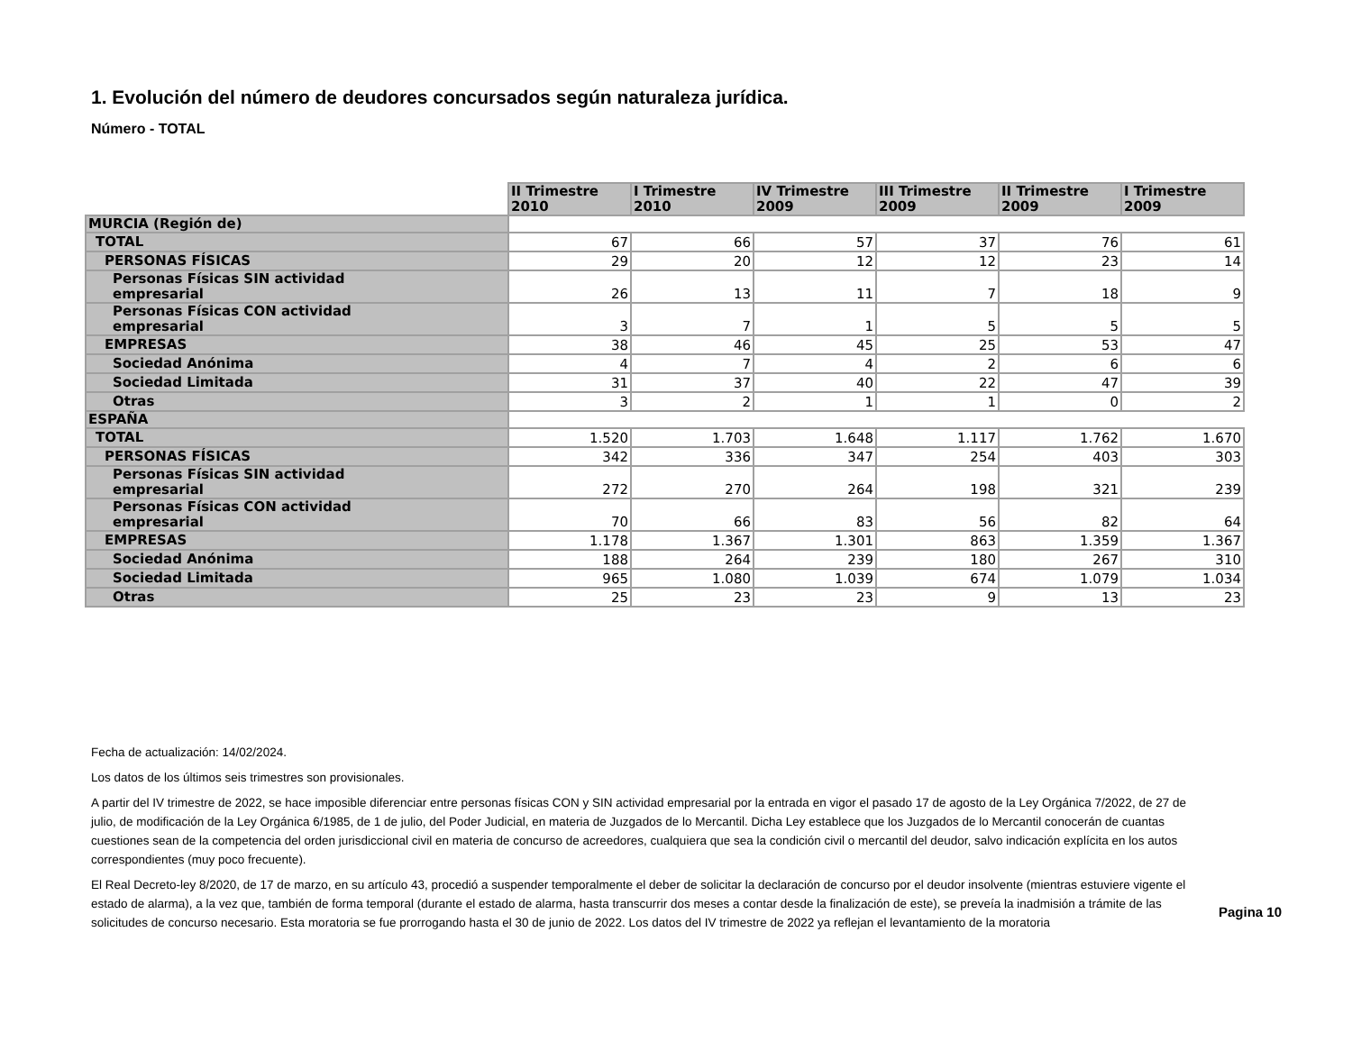1. Evolución del número de deudores concursados según naturaleza jurídica.
Número - TOTAL
| | II Trimestre 2010 | I Trimestre 2010 | IV Trimestre 2009 | III Trimestre 2009 | II Trimestre 2009 | I Trimestre 2009 |
| MURCIA (Región de) | | | | | | |
| TOTAL | 67 | 66 | 57 | 37 | 76 | 61 |
| PERSONAS FÍSICAS | 29 | 20 | 12 | 12 | 23 | 14 |
| Personas Físicas SIN actividad empresarial | 26 | 13 | 11 | 7 | 18 | 9 |
| Personas Físicas CON actividad empresarial | 3 | 7 | 1 | 5 | 5 | 5 |
| EMPRESAS | 38 | 46 | 45 | 25 | 53 | 47 |
| Sociedad Anónima | 4 | 7 | 4 | 2 | 6 | 6 |
| Sociedad Limitada | 31 | 37 | 40 | 22 | 47 | 39 |
| Otras | 3 | 2 | 1 | 1 | 0 | 2 |
| ESPAÑA | | | | | | |
| TOTAL | 1.520 | 1.703 | 1.648 | 1.117 | 1.762 | 1.670 |
| PERSONAS FÍSICAS | 342 | 336 | 347 | 254 | 403 | 303 |
| Personas Físicas SIN actividad empresarial | 272 | 270 | 264 | 198 | 321 | 239 |
| Personas Físicas CON actividad empresarial | 70 | 66 | 83 | 56 | 82 | 64 |
| EMPRESAS | 1.178 | 1.367 | 1.301 | 863 | 1.359 | 1.367 |
| Sociedad Anónima | 188 | 264 | 239 | 180 | 267 | 310 |
| Sociedad Limitada | 965 | 1.080 | 1.039 | 674 | 1.079 | 1.034 |
| Otras | 25 | 23 | 23 | 9 | 13 | 23 |
Fecha de actualización: 14/02/2024.
Los datos de los últimos seis trimestres son provisionales.
A partir del IV trimestre de 2022, se hace imposible diferenciar entre personas físicas CON y SIN actividad empresarial por la entrada en vigor el pasado 17 de agosto de la Ley Orgánica 7/2022, de 27 de julio, de modificación de la Ley Orgánica 6/1985, de 1 de julio, del Poder Judicial, en materia de Juzgados de lo Mercantil. Dicha Ley establece que los Juzgados de lo Mercantil conocerán de cuantas cuestiones sean de la competencia del orden jurisdiccional civil en materia de concurso de acreedores, cualquiera que sea la condición civil o mercantil del deudor, salvo indicación explícita en los autos correspondientes (muy poco frecuente).
El Real Decreto-ley 8/2020, de 17 de marzo, en su artículo 43, procedió a suspender temporalmente el deber de solicitar la declaración de concurso por el deudor insolvente (mientras estuviere vigente el estado de alarma), a la vez que, también de forma temporal (durante el estado de alarma, hasta transcurrir dos meses a contar desde la finalización de este), se preveía la inadmisión a trámite de las solicitudes de concurso necesario. Esta moratoria se fue prorrogando hasta el 30 de junio de 2022. Los datos del IV trimestre de 2022 ya reflejan el levantamiento de la moratoria
Pagina 10